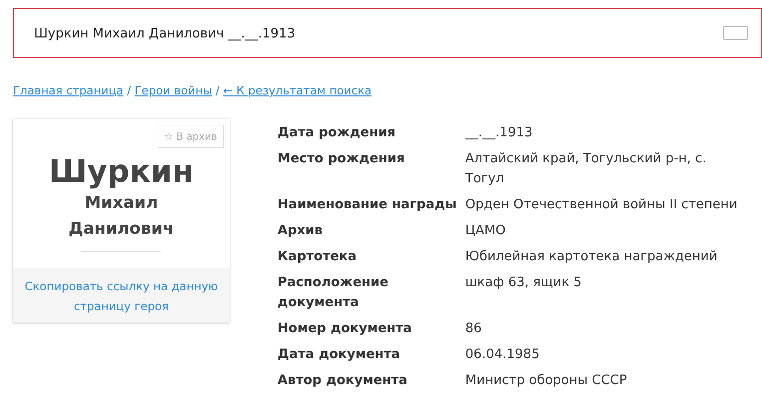Шуркин Михаил Данилович __.__.1913
Главная страница / Герои войны / ← К результатам поиска
☆ В архив
Шуркин
Михаил
Данилович
Скопировать ссылку на данную
страницу героя
| Дата рождения | __.__.1913 |
| Место рождения | Алтайский край, Тогульский р-н, с. Тогул |
| Наименование награды | Орден Отечественной войны II степени |
| Архив | ЦАМО |
| Картотека | Юбилейная картотека награждений |
| Расположение документа | шкаф 63, ящик 5 |
| Номер документа | 86 |
| Дата документа | 06.04.1985 |
| Автор документа | Министр обороны СССР |